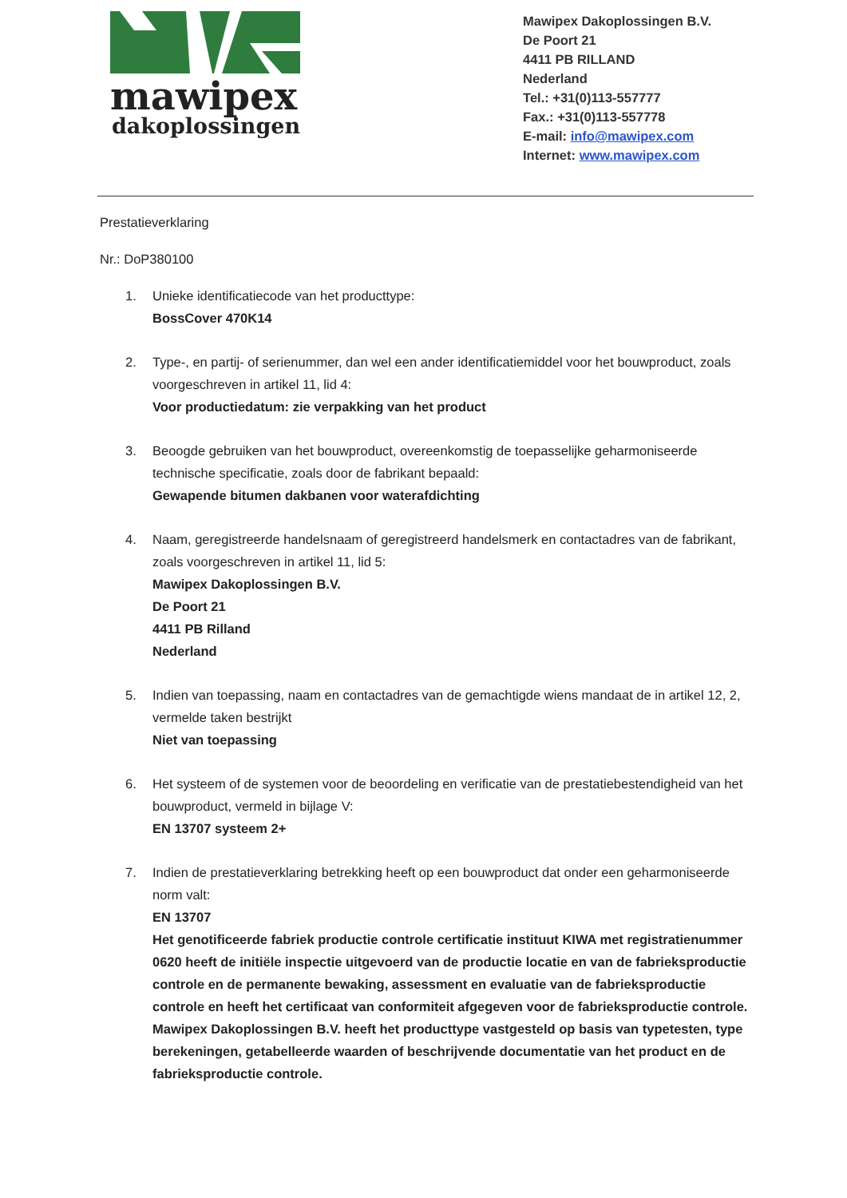mawipex
dakoplossingen
Mawipex Dakoplossingen B.V.
De Poort 21
4411 PB RILLAND
Nederland
Tel.: +31(0)113-557777
Fax.: +31(0)113-557778
E-mail: info@mawipex.com
Internet: www.mawipex.com
Prestatieverklaring
Nr.: DoP380100
1. Unieke identificatiecode van het producttype:
BossCover 470K14
2. Type-, en partij- of serienummer, dan wel een ander identificatiemiddel voor het bouwproduct, zoals voorgeschreven in artikel 11, lid 4:
Voor productiedatum: zie verpakking van het product
3. Beoogde gebruiken van het bouwproduct, overeenkomstig de toepasselijke geharmoniseerde technische specificatie, zoals door de fabrikant bepaald:
Gewapende bitumen dakbanen voor waterafdichting
4. Naam, geregistreerde handelsnaam of geregistreerd handelsmerk en contactadres van de fabrikant, zoals voorgeschreven in artikel 11, lid 5:
Mawipex Dakoplossingen B.V.
De Poort 21
4411 PB Rilland
Nederland
5. Indien van toepassing, naam en contactadres van de gemachtigde wiens mandaat de in artikel 12, 2, vermelde taken bestrijkt
Niet van toepassing
6. Het systeem of de systemen voor de beoordeling en verificatie van de prestatiebestendigheid van het bouwproduct, vermeld in bijlage V:
EN 13707 systeem 2+
7. Indien de prestatieverklaring betrekking heeft op een bouwproduct dat onder een geharmoniseerde norm valt:
EN 13707
Het genotificeerde fabriek productie controle certificatie instituut KIWA met registratienummer 0620 heeft de initiële inspectie uitgevoerd van de productie locatie en van de fabrieksproductie controle en de permanente bewaking, assessment en evaluatie van de fabrieksproductie controle en heeft het certificaat van conformiteit afgegeven voor de fabrieksproductie controle.
Mawipex Dakoplossingen B.V. heeft het producttype vastgesteld op basis van typetesten, type berekeningen, getabelleerde waarden of beschrijvende documentatie van het product en de fabrieksproductie controle.